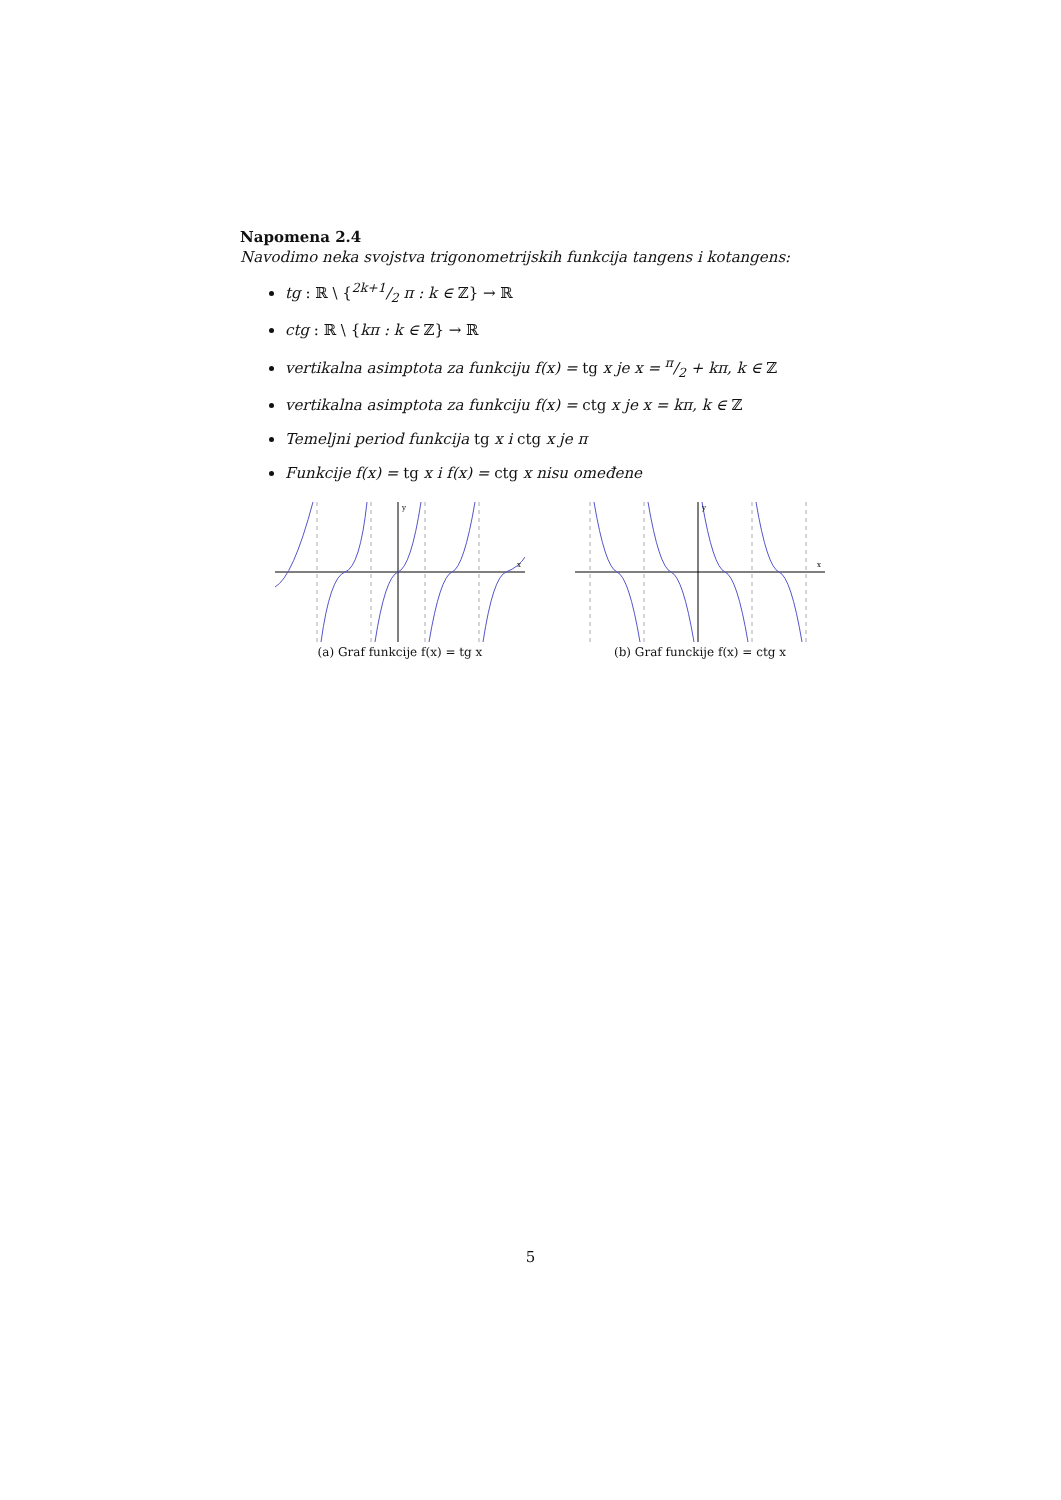Napomena 2.4
Navodimo neka svojstva trigonometrijskih funkcija tangens i kotangens:
tg : ℝ \ {2k+1/2 π : k ∈ ℤ} → ℝ
ctg : ℝ \ {kπ : k ∈ ℤ} → ℝ
vertikalna asimptota za funkciju f(x) = tg x je x = π/2 + kπ, k ∈ ℤ
vertikalna asimptota za funkciju f(x) = ctg x je x = kπ, k ∈ ℤ
Temeljni period funkcija tg x i ctg x je π
Funkcije f(x) = tg x i f(x) = ctg x nisu omeđene
y
x
(a) Graf funkcije f(x) = tg x
y
x
(b) Graf funckije f(x) = ctg x
5